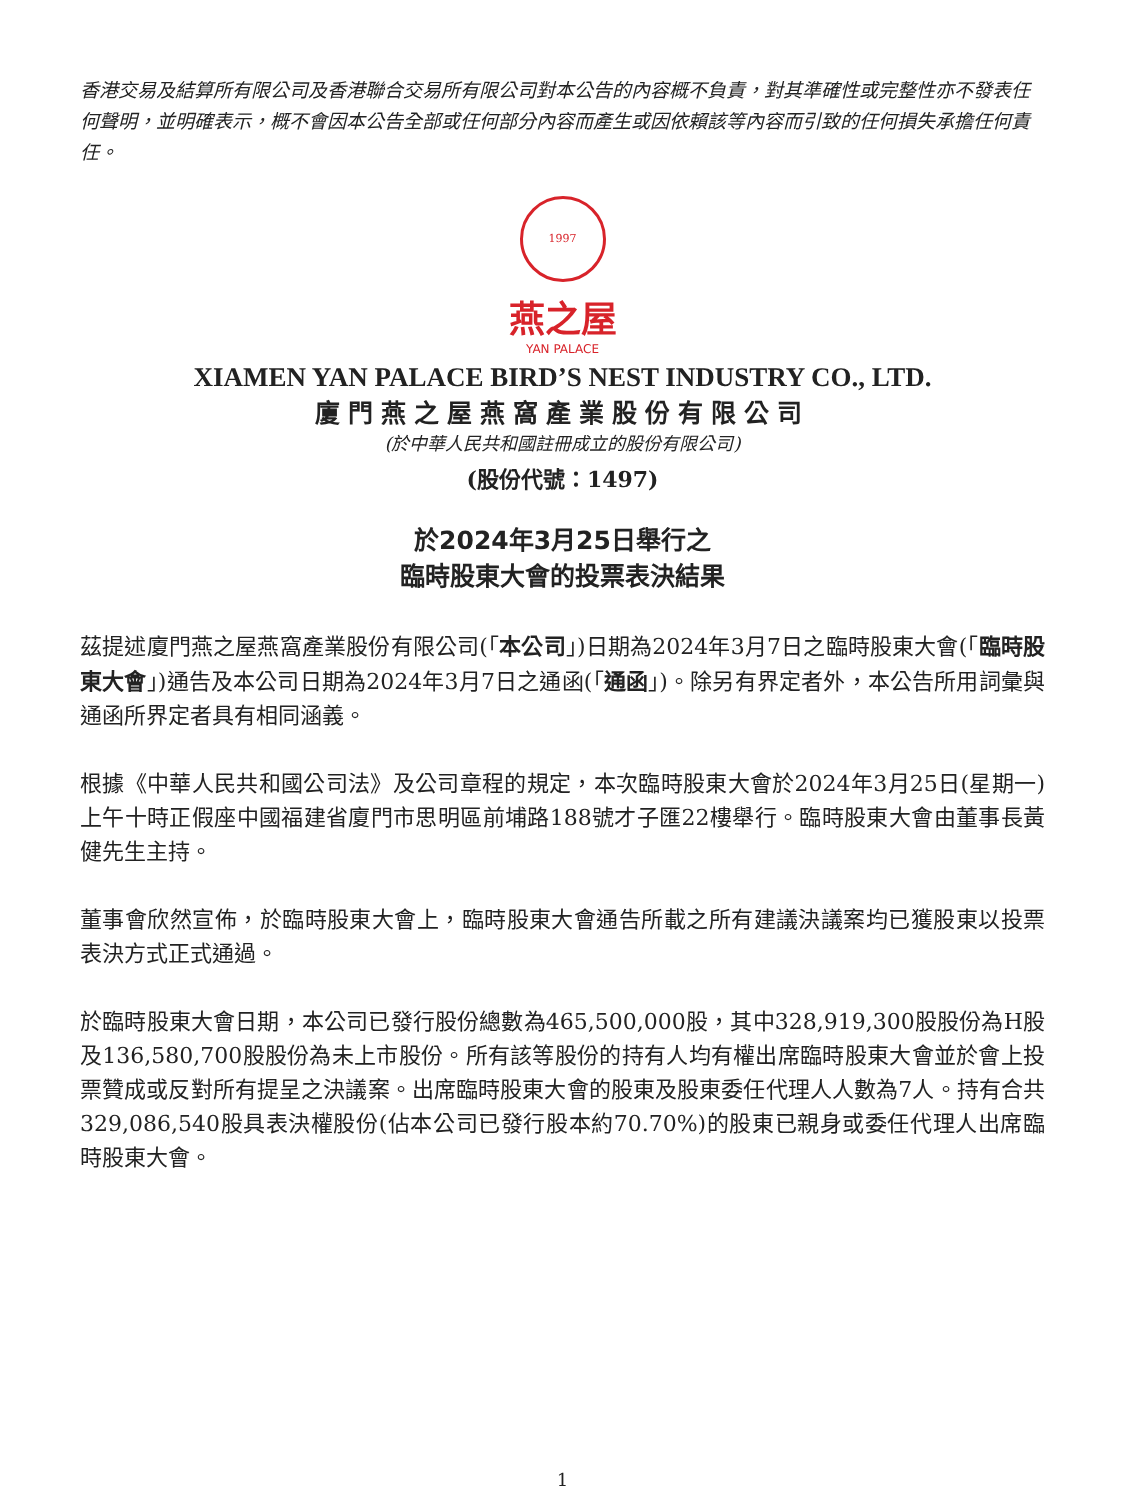香港交易及結算所有限公司及香港聯合交易所有限公司對本公告的內容概不負責，對其準確性或完整性亦不發表任何聲明，並明確表示，概不會因本公告全部或任何部分內容而產生或因依賴該等內容而引致的任何損失承擔任何責任。
1997
燕之屋
YAN PALACE
XIAMEN YAN PALACE BIRD’S NEST INDUSTRY CO., LTD.
廈門燕之屋燕窩產業股份有限公司
(於中華人民共和國註冊成立的股份有限公司)
(股份代號：1497)
於2024年3月25日舉行之
臨時股東大會的投票表決結果
茲提述廈門燕之屋燕窩產業股份有限公司(「本公司」)日期為2024年3月7日之臨時股東大會(「臨時股東大會」)通告及本公司日期為2024年3月7日之通函(「通函」)。除另有界定者外，本公告所用詞彙與通函所界定者具有相同涵義。
根據《中華人民共和國公司法》及公司章程的規定，本次臨時股東大會於2024年3月25日(星期一)上午十時正假座中國福建省廈門市思明區前埔路188號才子匯22樓舉行。臨時股東大會由董事長黃健先生主持。
董事會欣然宣佈，於臨時股東大會上，臨時股東大會通告所載之所有建議決議案均已獲股東以投票表決方式正式通過。
於臨時股東大會日期，本公司已發行股份總數為465,500,000股，其中328,919,300股股份為H股及136,580,700股股份為未上市股份。所有該等股份的持有人均有權出席臨時股東大會並於會上投票贊成或反對所有提呈之決議案。出席臨時股東大會的股東及股東委任代理人人數為7人。持有合共329,086,540股具表決權股份(佔本公司已發行股本約70.70%)的股東已親身或委任代理人出席臨時股東大會。
1